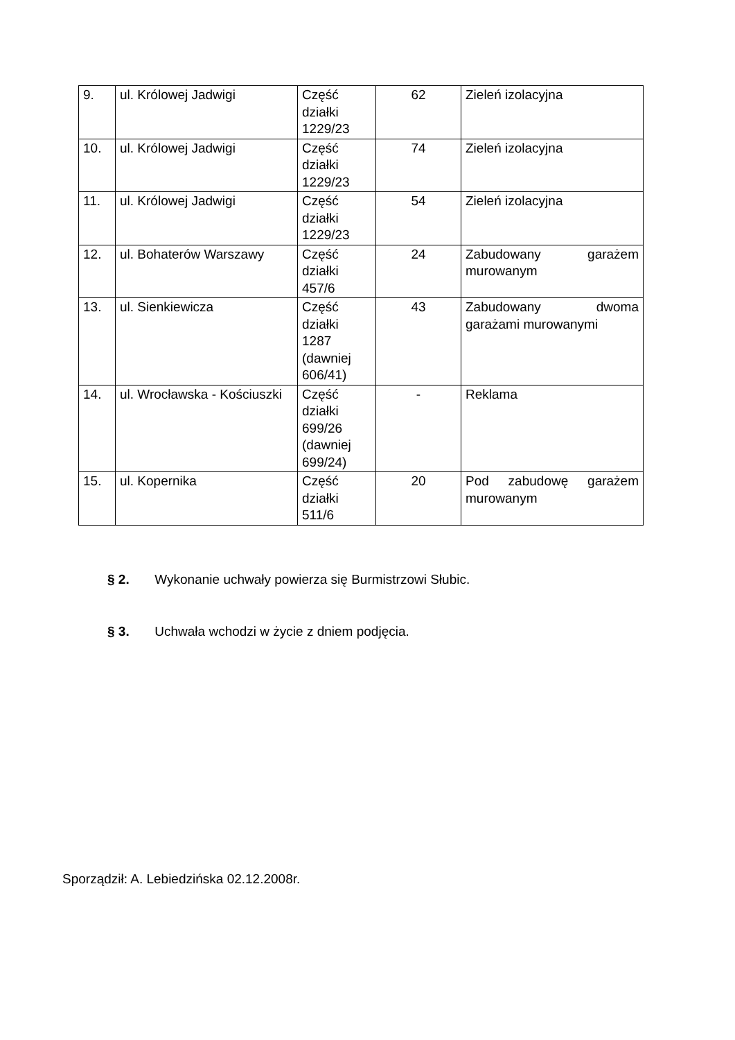| 9. | ul. Królowej Jadwigi | Część działki 1229/23 | 62 | Zieleń izolacyjna |
| 10. | ul. Królowej Jadwigi | Część działki 1229/23 | 74 | Zieleń izolacyjna |
| 11. | ul. Królowej Jadwigi | Część działki 1229/23 | 54 | Zieleń izolacyjna |
| 12. | ul. Bohaterów Warszawy | Część działki 457/6 | 24 | Zabudowany garażem murowanym |
| 13. | ul. Sienkiewicza | Część działki 1287 (dawniej 606/41) | 43 | Zabudowany dwoma garażami murowanymi |
| 14. | ul. Wrocławska - Kościuszki | Część działki 699/26 (dawniej 699/24) | - | Reklama |
| 15. | ul. Kopernika | Część działki 511/6 | 20 | Pod zabudowę garażem murowanym |
§ 2. Wykonanie uchwały powierza się Burmistrzowi Słubic.
§ 3. Uchwała wchodzi w życie z dniem podjęcia.
Sporządził: A. Lebiedzińska 02.12.2008r.